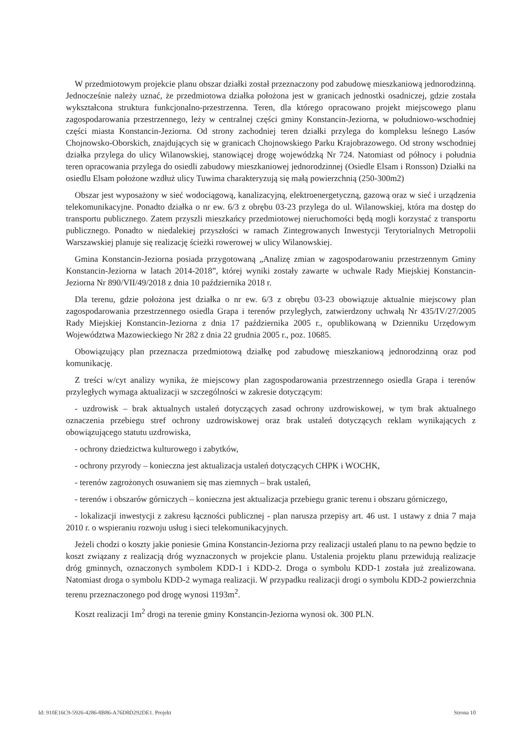W przedmiotowym projekcie planu obszar działki został przeznaczony pod zabudowę mieszkaniową jednorodzinną. Jednocześnie należy uznać, że przedmiotowa działka położona jest w granicach jednostki osadniczej, gdzie została wykształcona struktura funkcjonalno-przestrzenna. Teren, dla którego opracowano projekt miejscowego planu zagospodarowania przestrzennego, leży w centralnej części gminy Konstancin-Jeziorna, w południowo-wschodniej części miasta Konstancin-Jeziorna. Od strony zachodniej teren działki przylega do kompleksu leśnego Lasów Chojnowsko-Oborskich, znajdujących się w granicach Chojnowskiego Parku Krajobrazowego. Od strony wschodniej działka przylega do ulicy Wilanowskiej, stanowiącej drogę wojewódzką Nr 724. Natomiast od północy i południa teren opracowania przylega do osiedli zabudowy mieszkaniowej jednorodzinnej (Osiedle Elsam i Ronsson) Działki na osiedlu Elsam położone wzdłuż ulicy Tuwima charakteryzują się małą powierzchnią (250-300m2)
Obszar jest wyposażony w sieć wodociągową, kanalizacyjną, elektroenergetyczną, gazową oraz w sieć i urządzenia telekomunikacyjne. Ponadto działka o nr ew. 6/3 z obrębu 03-23 przylega do ul. Wilanowskiej, która ma dostęp do transportu publicznego. Zatem przyszli mieszkańcy przedmiotowej nieruchomości będą mogli korzystać z transportu publicznego. Ponadto w niedalekiej przyszłości w ramach Zintegrowanych Inwestycji Terytorialnych Metropolii Warszawskiej planuje się realizację ścieżki rowerowej w ulicy Wilanowskiej.
Gmina Konstancin-Jeziorna posiada przygotowaną „Analizę zmian w zagospodarowaniu przestrzennym Gminy Konstancin-Jeziorna w latach 2014-2018”, której wyniki zostały zawarte w uchwale Rady Miejskiej Konstancin-Jeziorna Nr 890/VII/49/2018 z dnia 10 października 2018 r.
Dla terenu, gdzie położona jest działka o nr ew. 6/3 z obrębu 03-23 obowiązuje aktualnie miejscowy plan zagospodarowania przestrzennego osiedla Grapa i terenów przyległych, zatwierdzony uchwałą Nr 435/IV/27/2005 Rady Miejskiej Konstancin-Jeziorna z dnia 17 października 2005 r., opublikowaną w Dzienniku Urzędowym Województwa Mazowieckiego Nr 282 z dnia 22 grudnia 2005 r., poz. 10685.
Obowiązujący plan przeznacza przedmiotową działkę pod zabudowę mieszkaniową jednorodzinną oraz pod komunikację.
Z treści w/cyt analizy wynika, że miejscowy plan zagospodarowania przestrzennego osiedla Grapa i terenów przyległych wymaga aktualizacji w szczególności w zakresie dotyczącym:
- uzdrowisk – brak aktualnych ustaleń dotyczących zasad ochrony uzdrowiskowej, w tym brak aktualnego oznaczenia przebiegu stref ochrony uzdrowiskowej oraz brak ustaleń dotyczących reklam wynikających z obowiązującego statutu uzdrowiska,
- ochrony dziedzictwa kulturowego i zabytków,
- ochrony przyrody – konieczna jest aktualizacja ustaleń dotyczących CHPK i WOCHK,
- terenów zagrożonych osuwaniem się mas ziemnych – brak ustaleń,
- terenów i obszarów górniczych – konieczna jest aktualizacja przebiegu granic terenu i obszaru górniczego,
- lokalizacji inwestycji z zakresu łączności publicznej - plan narusza przepisy art. 46 ust. 1 ustawy z dnia 7 maja 2010 r. o wspieraniu rozwoju usług i sieci telekomunikacyjnych.
Jeżeli chodzi o koszty jakie poniesie Gmina Konstancin-Jeziorna przy realizacji ustaleń planu to na pewno będzie to koszt związany z realizacją dróg wyznaczonych w projekcie planu. Ustalenia projektu planu przewidują realizacje dróg gminnych, oznaczonych symbolem KDD-1 i KDD-2. Droga o symbolu KDD-1 została już zrealizowana. Natomiast droga o symbolu KDD-2 wymaga realizacji. W przypadku realizacji drogi o symbolu KDD-2 powierzchnia terenu przeznaczonego pod drogę wynosi 1193m<sup>2</sup>.
Koszt realizacji 1m<sup>2</sup> drogi na terenie gminy Konstancin-Jeziorna wynosi ok. 300 PLN.
Id: 910E16C9-5926-4286-8B86-A76D8D292DE1. Projekt Strona 10